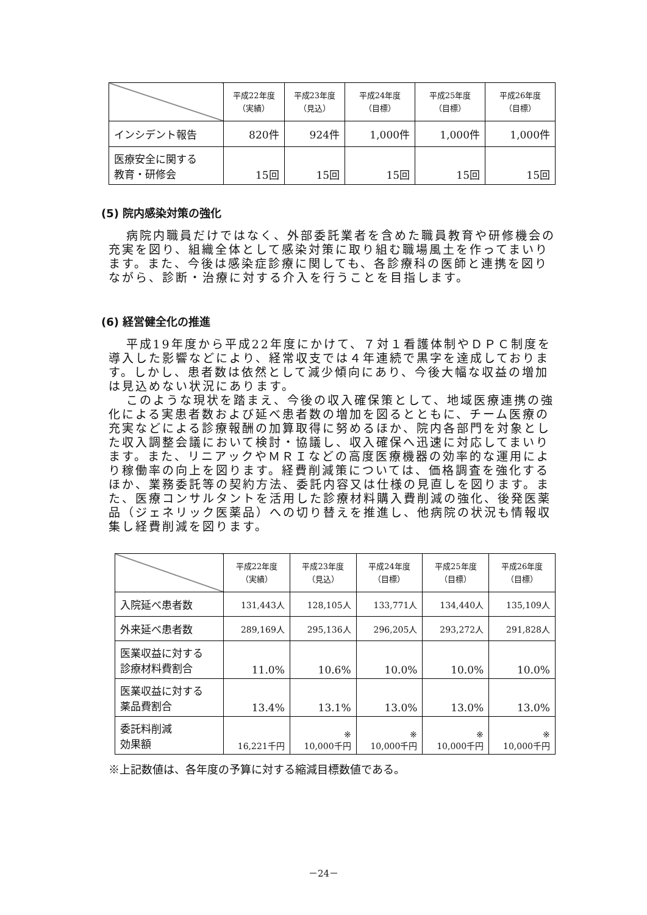| | 平成22年度 （実績） | 平成23年度 （見込） | 平成24年度 （目標） | 平成25年度 （目標） | 平成26年度 （目標） |
| --- | --- | --- | --- | --- | --- |
| インシデント報告 | 820件 | 924件 | 1,000件 | 1,000件 | 1,000件 |
| 医療安全に関する 教育・研修会 | 15回 | 15回 | 15回 | 15回 | 15回 |
(5) 院内感染対策の強化
病院内職員だけではなく、外部委託業者を含めた職員教育や研修機会の充実を図り、組織全体として感染対策に取り組む職場風土を作ってまいります。また、今後は感染症診療に関しても、各診療科の医師と連携を図りながら、診断・治療に対する介入を行うことを目指します。
(6) 経営健全化の推進
平成19年度から平成22年度にかけて、７対１看護体制やＤＰＣ制度を導入した影響などにより、経常収支では４年連続で黒字を達成しております。しかし、患者数は依然として減少傾向にあり、今後大幅な収益の増加は見込めない状況にあります。
このような現状を踏まえ、今後の収入確保策として、地域医療連携の強化による実患者数および延べ患者数の増加を図るとともに、チーム医療の充実などによる診療報酬の加算取得に努めるほか、院内各部門を対象とした収入調整会議において検討・協議し、収入確保へ迅速に対応してまいります。また、リニアックやＭＲＩなどの高度医療機器の効率的な運用により稼働率の向上を図ります。経費削減策については、価格調査を強化するほか、業務委託等の契約方法、委託内容又は仕様の見直しを図ります。また、医療コンサルタントを活用した診療材料購入費削減の強化、後発医薬品（ジェネリック医薬品）への切り替えを推進し、他病院の状況も情報収集し経費削減を図ります。
| | 平成22年度 （実績） | 平成23年度 （見込） | 平成24年度 （目標） | 平成25年度 （目標） | 平成26年度 （目標） |
| --- | --- | --- | --- | --- | --- |
| 入院延べ患者数 | 131,443人 | 128,105人 | 133,771人 | 134,440人 | 135,109人 |
| 外来延べ患者数 | 289,169人 | 295,136人 | 296,205人 | 293,272人 | 291,828人 |
| 医業収益に対する 診療材料費割合 | 11.0% | 10.6% | 10.0% | 10.0% | 10.0% |
| 医業収益に対する 薬品費割合 | 13.4% | 13.1% | 13.0% | 13.0% | 13.0% |
| 委託料削減 効果額 | 16,221千円 | ※ 10,000千円 | ※ 10,000千円 | ※ 10,000千円 | ※ 10,000千円 |
※上記数値は、各年度の予算に対する縮減目標数値である。
－24－